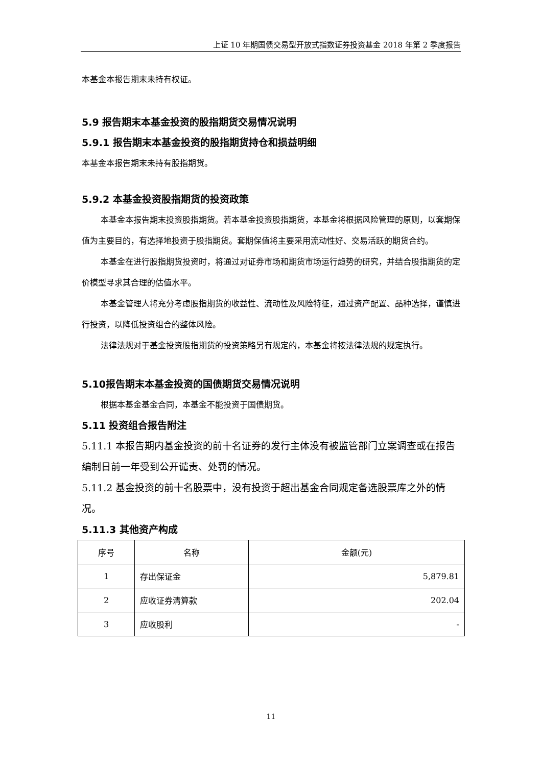上证 10 年期国债交易型开放式指数证券投资基金 2018 年第 2 季度报告
本基金本报告期末未持有权证。
5.9 报告期末本基金投资的股指期货交易情况说明
5.9.1 报告期末本基金投资的股指期货持仓和损益明细
本基金本报告期末未持有股指期货。
5.9.2 本基金投资股指期货的投资政策
本基金本报告期末投资股指期货。若本基金投资股指期货，本基金将根据风险管理的原则，以套期保值为主要目的，有选择地投资于股指期货。套期保值将主要采用流动性好、交易活跃的期货合约。
本基金在进行股指期货投资时，将通过对证券市场和期货市场运行趋势的研究，并结合股指期货的定价模型寻求其合理的估值水平。
本基金管理人将充分考虑股指期货的收益性、流动性及风险特征，通过资产配置、品种选择，谨慎进行投资，以降低投资组合的整体风险。
法律法规对于基金投资股指期货的投资策略另有规定的，本基金将按法律法规的规定执行。
5.10报告期末本基金投资的国债期货交易情况说明
根据本基金基金合同，本基金不能投资于国债期货。
5.11 投资组合报告附注
5.11.1 本报告期内基金投资的前十名证券的发行主体没有被监管部门立案调查或在报告编制日前一年受到公开谴责、处罚的情况。
5.11.2 基金投资的前十名股票中，没有投资于超出基金合同规定备选股票库之外的情况。
5.11.3 其他资产构成
| 序号 | 名称 | 金额(元) |
| --- | --- | --- |
| 1 | 存出保证金 | 5,879.81 |
| 2 | 应收证券清算款 | 202.04 |
| 3 | 应收股利 | - |
11